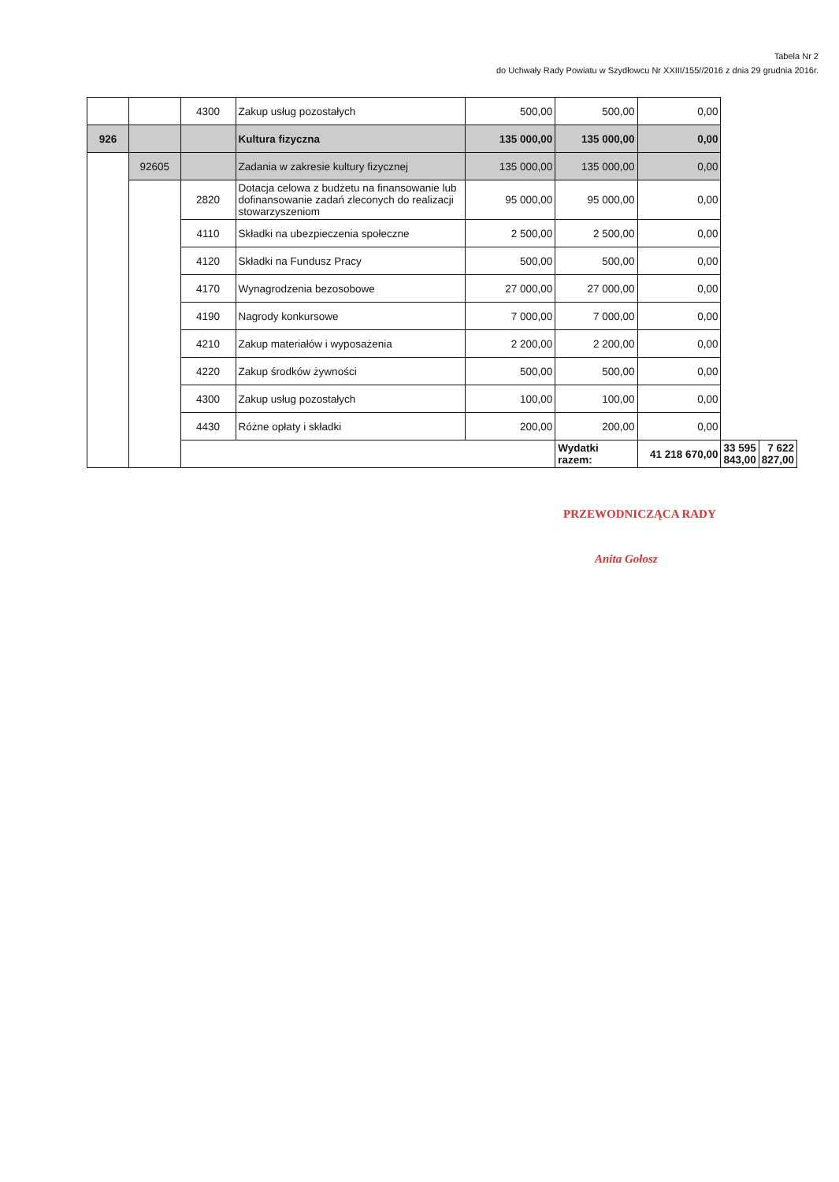Tabela Nr 2
do Uchwały Rady Powiatu w Szydłowcu Nr XXIII/155//2016 z dnia 29 grudnia 2016r.
| | | 4300 | Zakup usług pozostałych | 500,00 | 500,00 | 0,00 | | |
| 926 | | | Kultura fizyczna | 135 000,00 | 135 000,00 | 0,00 | | |
| | 92605 | | Zadania w zakresie kultury fizycznej | 135 000,00 | 135 000,00 | 0,00 | | |
| | | 2820 | Dotacja celowa z budżetu na finansowanie lub dofinansowanie zadań zleconych do realizacji stowarzyszeniom | 95 000,00 | 95 000,00 | 0,00 | | |
| | | 4110 | Składki na ubezpieczenia społeczne | 2 500,00 | 2 500,00 | 0,00 | | |
| | | 4120 | Składki na Fundusz Pracy | 500,00 | 500,00 | 0,00 | | |
| | | 4170 | Wynagrodzenia bezosobowe | 27 000,00 | 27 000,00 | 0,00 | | |
| | | 4190 | Nagrody konkursowe | 7 000,00 | 7 000,00 | 0,00 | | |
| | | 4210 | Zakup materiałów i wyposażenia | 2 200,00 | 2 200,00 | 0,00 | | |
| | | 4220 | Zakup środków żywności | 500,00 | 500,00 | 0,00 | | |
| | | 4300 | Zakup usług pozostałych | 100,00 | 100,00 | 0,00 | | |
| | | 4430 | Różne opłaty i składki | 200,00 | 200,00 | 0,00 | | |
| | | | | | Wydatki razem: | 41 218 670,00 | 33 595 843,00 | 7 622 827,00 |
PRZEWODNICZĄCA RADY
Anita Gołosz